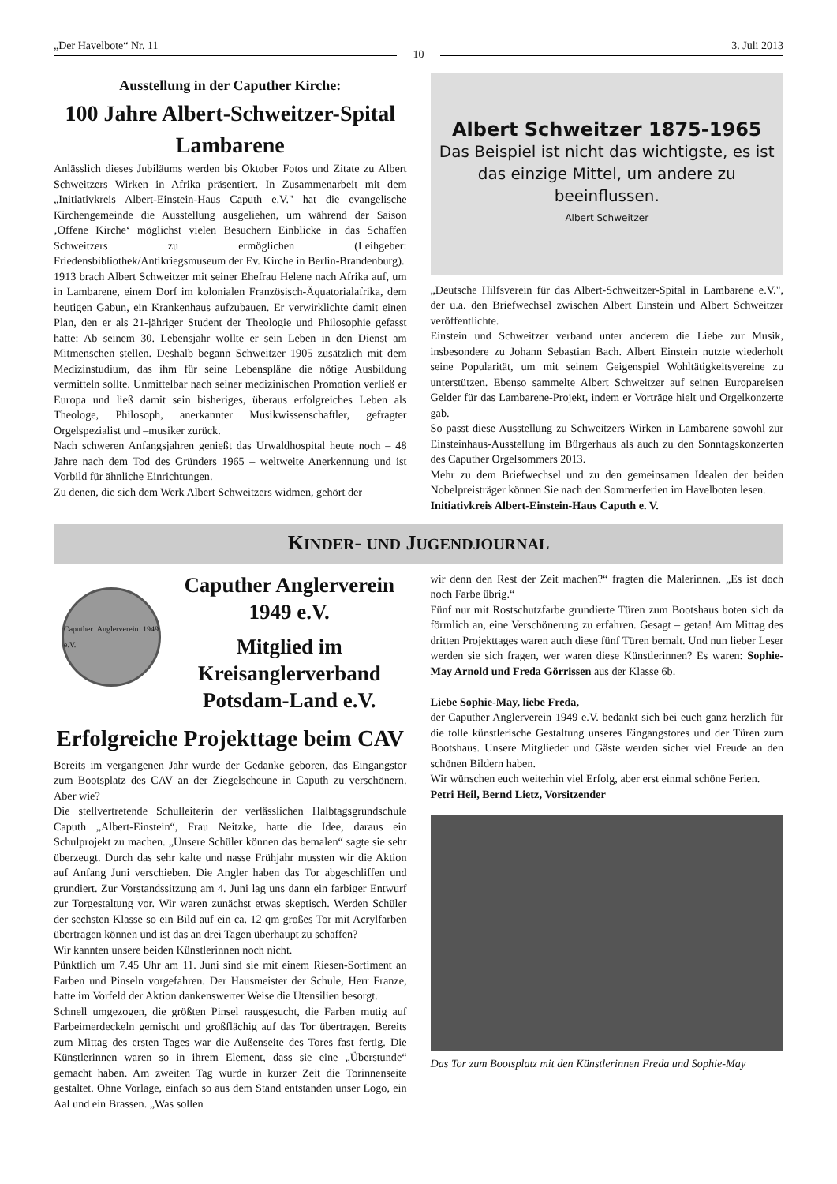„Der Havelbote“ Nr. 11
10
3. Juli 2013
Ausstellung in der Caputher Kirche:
100 Jahre Albert-Schweitzer-Spital Lambarene
Anlässlich dieses Jubiläums werden bis Oktober Fotos und Zitate zu Albert Schweitzers Wirken in Afrika präsentiert. In Zusammenarbeit mit dem „Initiativkreis Albert-Einstein-Haus Caputh e.V." hat die evangelische Kirchengemeinde die Ausstellung ausgeliehen, um während der Saison ‚Offene Kirche‘ möglichst vielen Besuchern Einblicke in das Schaffen Schweitzers zu ermöglichen (Leihgeber: Friedensbibliothek/Antikriegsmuseum der Ev. Kirche in Berlin-Brandenburg).
1913 brach Albert Schweitzer mit seiner Ehefrau Helene nach Afrika auf, um in Lambarene, einem Dorf im kolonialen Französisch-Äquatorialafrika, dem heutigen Gabun, ein Krankenhaus aufzubauen. Er verwirklichte damit einen Plan, den er als 21-jähriger Student der Theologie und Philosophie gefasst hatte: Ab seinem 30. Lebensjahr wollte er sein Leben in den Dienst am Mitmenschen stellen. Deshalb begann Schweitzer 1905 zusätzlich mit dem Medizinstudium, das ihm für seine Lebenspläne die nötige Ausbildung vermitteln sollte. Unmittelbar nach seiner medizinischen Promotion verließ er Europa und ließ damit sein bisheriges, überaus erfolgreiches Leben als Theologe, Philosoph, anerkannter Musikwissenschaftler, gefragter Orgelspezialist und –musiker zurück.
Nach schweren Anfangsjahren genießt das Urwaldhospital heute noch – 48 Jahre nach dem Tod des Gründers 1965 – weltweite Anerkennung und ist Vorbild für ähnliche Einrichtungen.
Zu denen, die sich dem Werk Albert Schweitzers widmen, gehört der
Albert Schweitzer 1875-1965
Das Beispiel ist nicht das wichtigste, es ist das einzige Mittel, um andere zu beeinflussen.
Albert Schweitzer
„Deutsche Hilfsverein für das Albert-Schweitzer-Spital in Lambarene e.V.", der u.a. den Briefwechsel zwischen Albert Einstein und Albert Schweitzer veröffentlichte.
Einstein und Schweitzer verband unter anderem die Liebe zur Musik, insbesondere zu Johann Sebastian Bach. Albert Einstein nutzte wiederholt seine Popularität, um mit seinem Geigenspiel Wohltätigkeitsvereine zu unterstützen. Ebenso sammelte Albert Schweitzer auf seinen Europareisen Gelder für das Lambarene-Projekt, indem er Vorträge hielt und Orgelkonzerte gab.
So passt diese Ausstellung zu Schweitzers Wirken in Lambarene sowohl zur Einsteinhaus-Ausstellung im Bürgerhaus als auch zu den Sonntagskonzerten des Caputher Orgelsommers 2013.
Mehr zu dem Briefwechsel und zu den gemeinsamen Idealen der beiden Nobelpreisträger können Sie nach den Sommerferien im Havelboten lesen.
Initiativkreis Albert-Einstein-Haus Caputh e. V.
KINDER- UND JUGENDJOURNAL
Caputher Anglerverein 1949 e.V.
Caputher Anglerverein 1949 e.V.
Mitglied im Kreisanglerverband Potsdam-Land e.V.
Erfolgreiche Projekttage beim CAV
Bereits im vergangenen Jahr wurde der Gedanke geboren, das Eingangstor zum Bootsplatz des CAV an der Ziegelscheune in Caputh zu verschönern. Aber wie?
Die stellvertretende Schulleiterin der verlässlichen Halbtagsgrundschule Caputh „Albert-Einstein“, Frau Neitzke, hatte die Idee, daraus ein Schulprojekt zu machen. „Unsere Schüler können das bemalen“ sagte sie sehr überzeugt. Durch das sehr kalte und nasse Frühjahr mussten wir die Aktion auf Anfang Juni verschieben. Die Angler haben das Tor abgeschliffen und grundiert. Zur Vorstandssitzung am 4. Juni lag uns dann ein farbiger Entwurf zur Torgestaltung vor. Wir waren zunächst etwas skeptisch. Werden Schüler der sechsten Klasse so ein Bild auf ein ca. 12 qm großes Tor mit Acrylfarben übertragen können und ist das an drei Tagen überhaupt zu schaffen?
Wir kannten unsere beiden Künstlerinnen noch nicht.
Pünktlich um 7.45 Uhr am 11. Juni sind sie mit einem Riesen-Sortiment an Farben und Pinseln vorgefahren. Der Hausmeister der Schule, Herr Franze, hatte im Vorfeld der Aktion dankenswerter Weise die Utensilien besorgt.
Schnell umgezogen, die größten Pinsel rausgesucht, die Farben mutig auf Farbeimerdeckeln gemischt und großflächig auf das Tor übertragen. Bereits zum Mittag des ersten Tages war die Außenseite des Tores fast fertig. Die Künstlerinnen waren so in ihrem Element, dass sie eine „Überstunde“ gemacht haben. Am zweiten Tag wurde in kurzer Zeit die Torinnenseite gestaltet. Ohne Vorlage, einfach so aus dem Stand entstanden unser Logo, ein Aal und ein Brassen. „Was sollen
wir denn den Rest der Zeit machen?“ fragten die Malerinnen. „Es ist doch noch Farbe übrig.“
Fünf nur mit Rostschutzfarbe grundierte Türen zum Bootshaus boten sich da förmlich an, eine Verschönerung zu erfahren. Gesagt – getan! Am Mittag des dritten Projekttages waren auch diese fünf Türen bemalt. Und nun lieber Leser werden sie sich fragen, wer waren diese Künstlerinnen? Es waren: Sophie-May Arnold und Freda Görrissen aus der Klasse 6b.
Liebe Sophie-May, liebe Freda,
der Caputher Anglerverein 1949 e.V. bedankt sich bei euch ganz herzlich für die tolle künstlerische Gestaltung unseres Eingangstores und der Türen zum Bootshaus. Unsere Mitglieder und Gäste werden sicher viel Freude an den schönen Bildern haben.
Wir wünschen euch weiterhin viel Erfolg, aber erst einmal schöne Ferien.
Petri Heil, Bernd Lietz, Vorsitzender
Das Tor zum Bootsplatz mit den Künstlerinnen Freda und Sophie-May